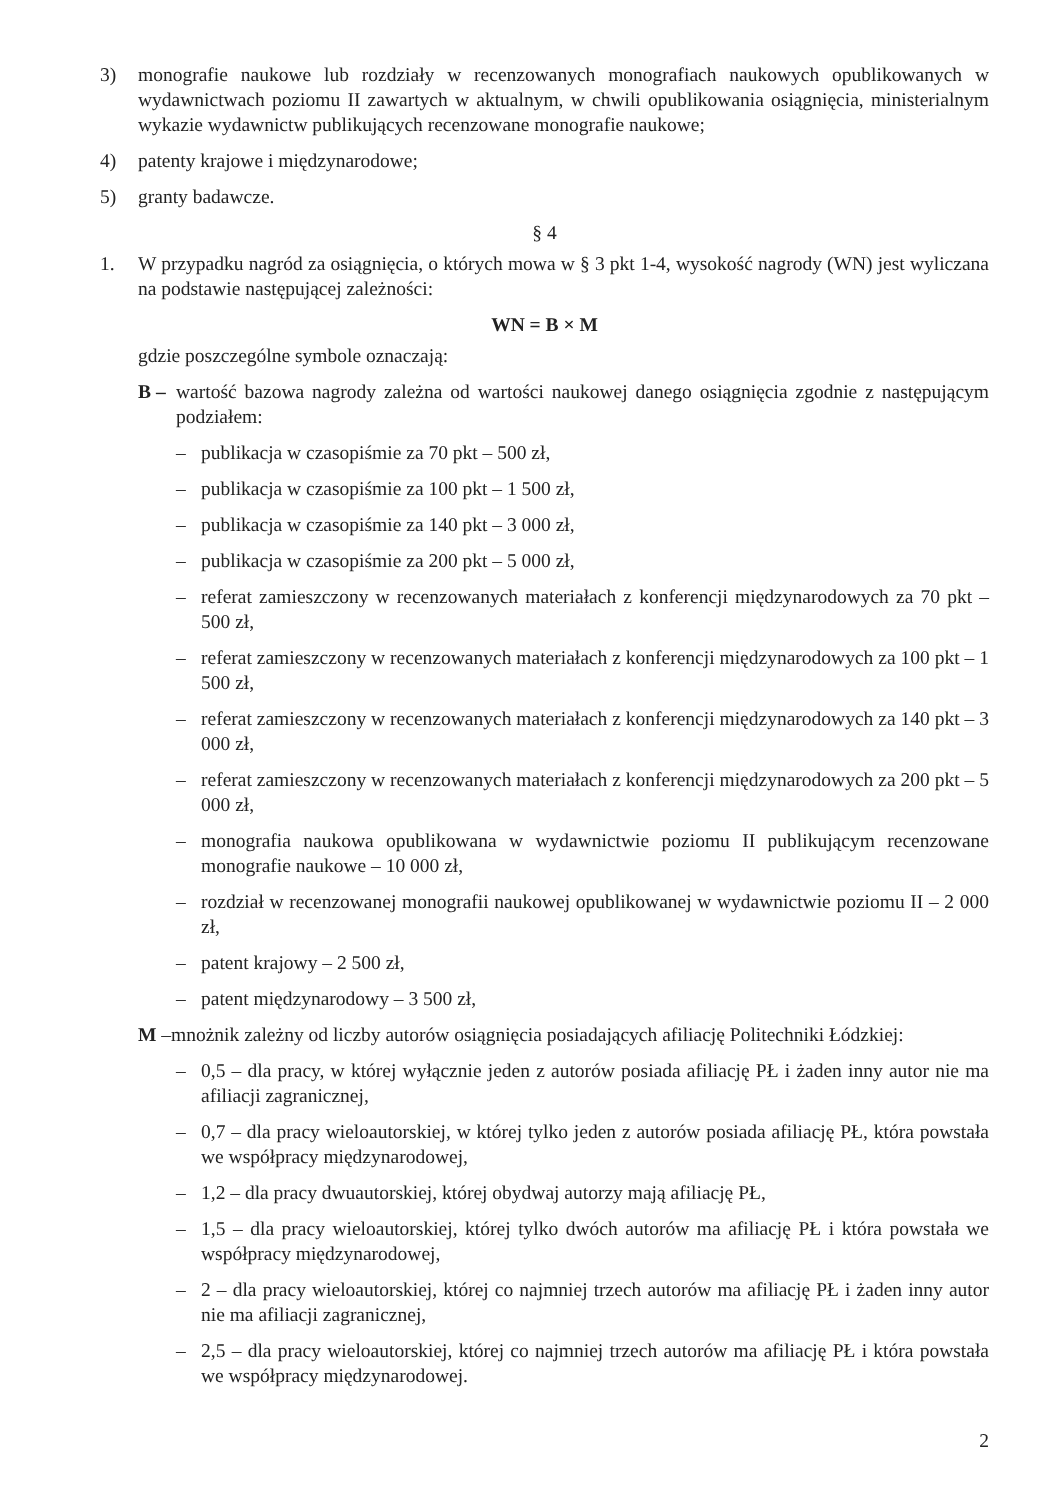3) monografie naukowe lub rozdziały w recenzowanych monografiach naukowych opublikowanych w wydawnictwach poziomu II zawartych w aktualnym, w chwili opublikowania osiągnięcia, ministerialnym wykazie wydawnictw publikujących recenzowane monografie naukowe;
4) patenty krajowe i międzynarodowe;
5) granty badawcze.
§ 4
1. W przypadku nagród za osiągnięcia, o których mowa w § 3 pkt 1-4, wysokość nagrody (WN) jest wyliczana na podstawie następującej zależności:
WN = B × M
gdzie poszczególne symbole oznaczają:
B – wartość bazowa nagrody zależna od wartości naukowej danego osiągnięcia zgodnie z następującym podziałem:
– publikacja w czasopiśmie za 70 pkt – 500 zł,
– publikacja w czasopiśmie za 100 pkt – 1 500 zł,
– publikacja w czasopiśmie za 140 pkt – 3 000 zł,
– publikacja w czasopiśmie za 200 pkt – 5 000 zł,
– referat zamieszczony w recenzowanych materiałach z konferencji międzynarodowych za 70 pkt – 500 zł,
– referat zamieszczony w recenzowanych materiałach z konferencji międzynarodowych za 100 pkt – 1 500 zł,
– referat zamieszczony w recenzowanych materiałach z konferencji międzynarodowych za 140 pkt – 3 000 zł,
– referat zamieszczony w recenzowanych materiałach z konferencji międzynarodowych za 200 pkt – 5 000 zł,
– monografia naukowa opublikowana w wydawnictwie poziomu II publikującym recenzowane monografie naukowe – 10 000 zł,
– rozdział w recenzowanej monografii naukowej opublikowanej w wydawnictwie poziomu II – 2 000 zł,
– patent krajowy – 2 500 zł,
– patent międzynarodowy – 3 500 zł,
M –mnożnik zależny od liczby autorów osiągnięcia posiadających afiliację Politechniki Łódzkiej:
– 0,5 – dla pracy, w której wyłącznie jeden z autorów posiada afiliację PŁ i żaden inny autor nie ma afiliacji zagranicznej,
– 0,7 – dla pracy wieloautorskiej, w której tylko jeden z autorów posiada afiliację PŁ, która powstała we współpracy międzynarodowej,
– 1,2 – dla pracy dwuautorskiej, której obydwaj autorzy mają afiliację PŁ,
– 1,5 – dla pracy wieloautorskiej, której tylko dwóch autorów ma afiliację PŁ i która powstała we współpracy międzynarodowej,
– 2 – dla pracy wieloautorskiej, której co najmniej trzech autorów ma afiliację PŁ i żaden inny autor nie ma afiliacji zagranicznej,
– 2,5 – dla pracy wieloautorskiej, której co najmniej trzech autorów ma afiliację PŁ i która powstała we współpracy międzynarodowej.
2